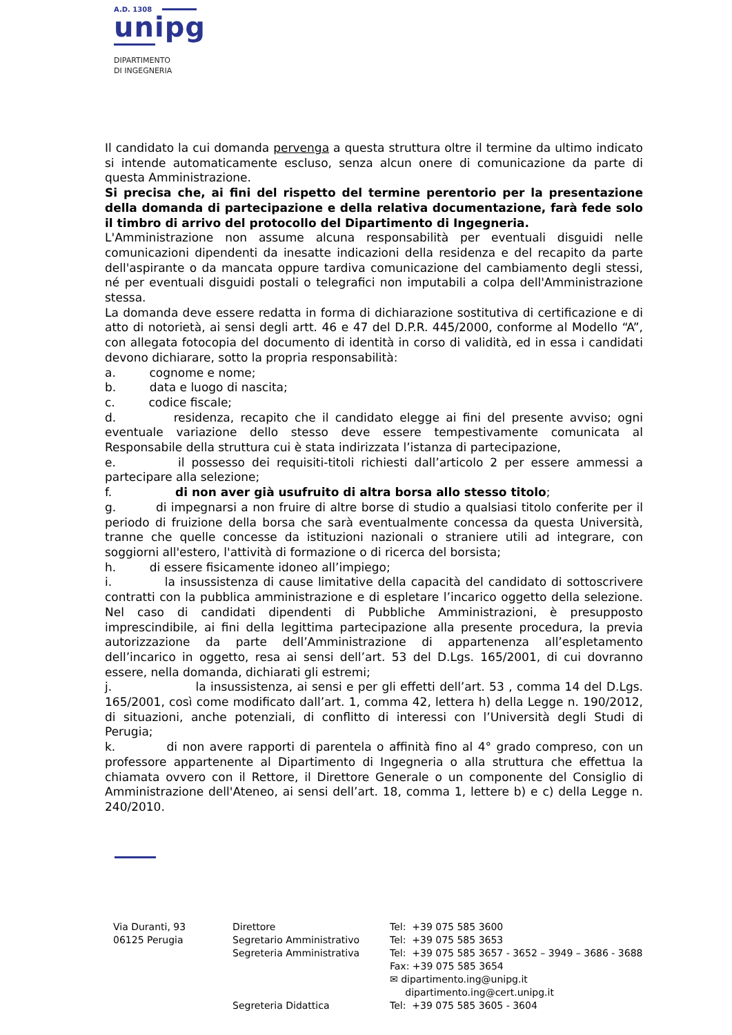A.D. 1308
unipg
DIPARTIMENTO
DI INGEGNERIA
Il candidato la cui domanda pervenga a questa struttura oltre il termine da ultimo indicato si intende automaticamente escluso, senza alcun onere di comunicazione da parte di questa Amministrazione.
Si precisa che, ai fini del rispetto del termine perentorio per la presentazione della domanda di partecipazione e della relativa documentazione, farà fede solo il timbro di arrivo del protocollo del Dipartimento di Ingegneria.
L'Amministrazione non assume alcuna responsabilità per eventuali disguidi nelle comunicazioni dipendenti da inesatte indicazioni della residenza e del recapito da parte dell'aspirante o da mancata oppure tardiva comunicazione del cambiamento degli stessi, né per eventuali disguidi postali o telegrafici non imputabili a colpa dell'Amministrazione stessa.
La domanda deve essere redatta in forma di dichiarazione sostitutiva di certificazione e di atto di notorietà, ai sensi degli artt. 46 e 47 del D.P.R. 445/2000, conforme al Modello “A”, con allegata fotocopia del documento di identità in corso di validità, ed in essa i candidati devono dichiarare, sotto la propria responsabilità:
a. cognome e nome;
b. data e luogo di nascita;
c. codice fiscale;
d. residenza, recapito che il candidato elegge ai fini del presente avviso; ogni eventuale variazione dello stesso deve essere tempestivamente comunicata al Responsabile della struttura cui è stata indirizzata l’istanza di partecipazione,
e. il possesso dei requisiti-titoli richiesti dall’articolo 2 per essere ammessi a partecipare alla selezione;
f. di non aver già usufruito di altra borsa allo stesso titolo;
g. di impegnarsi a non fruire di altre borse di studio a qualsiasi titolo conferite per il periodo di fruizione della borsa che sarà eventualmente concessa da questa Università, tranne che quelle concesse da istituzioni nazionali o straniere utili ad integrare, con soggiorni all'estero, l'attività di formazione o di ricerca del borsista;
h. di essere fisicamente idoneo all’impiego;
i. la insussistenza di cause limitative della capacità del candidato di sottoscrivere contratti con la pubblica amministrazione e di espletare l’incarico oggetto della selezione. Nel caso di candidati dipendenti di Pubbliche Amministrazioni, è presupposto imprescindibile, ai fini della legittima partecipazione alla presente procedura, la previa autorizzazione da parte dell’Amministrazione di appartenenza all’espletamento dell’incarico in oggetto, resa ai sensi dell’art. 53 del D.Lgs. 165/2001, di cui dovranno essere, nella domanda, dichiarati gli estremi;
j. la insussistenza, ai sensi e per gli effetti dell’art. 53 , comma 14 del D.Lgs. 165/2001, così come modificato dall’art. 1, comma 42, lettera h) della Legge n. 190/2012, di situazioni, anche potenziali, di conflitto di interessi con l’Università degli Studi di Perugia;
k. di non avere rapporti di parentela o affinità fino al 4° grado compreso, con un professore appartenente al Dipartimento di Ingegneria o alla struttura che effettua la chiamata ovvero con il Rettore, il Direttore Generale o un componente del Consiglio di Amministrazione dell'Ateneo, ai sensi dell’art. 18, comma 1, lettere b) e c) della Legge n. 240/2010.
| Via Duranti, 93 | Direttore | Tel: +39 075 585 3600 |
| 06125 Perugia | Segretario Amministrativo | Tel: +39 075 585 3653 |
| | Segreteria Amministrativa | Tel: +39 075 585 3657 - 3652 – 3949 – 3686 - 3688 |
| | | Fax: +39 075 585 3654 |
| | | ✉ dipartimento.ing@unipg.it |
| | | dipartimento.ing@cert.unipg.it |
| | Segreteria Didattica | Tel: +39 075 585 3605 - 3604 |